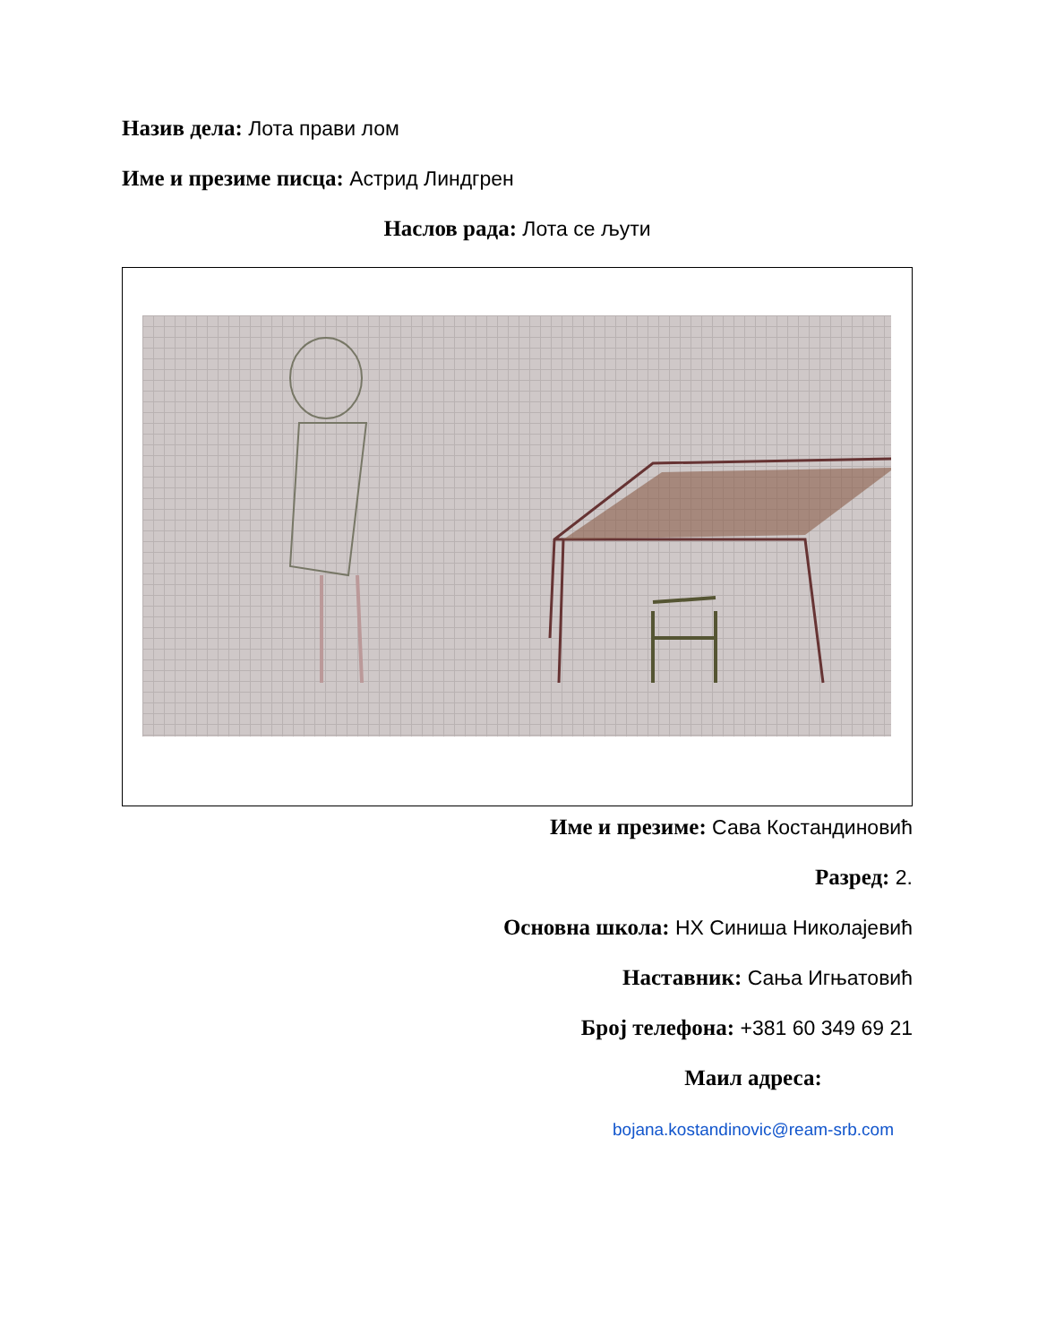Назив дела: Лота прави лом
Име и презиме писца: Астрид Линдгрен
Наслов рада: Лота се љути
Име и презиме: Сава Костандиновић
Разред: 2.
Основна школа: НХ Синиша Николајевић
Наставник: Сања Игњатовић
Број телефона: +381 60 349 69 21
Маил адреса:
bojana.kostandinovic@ream-srb.com